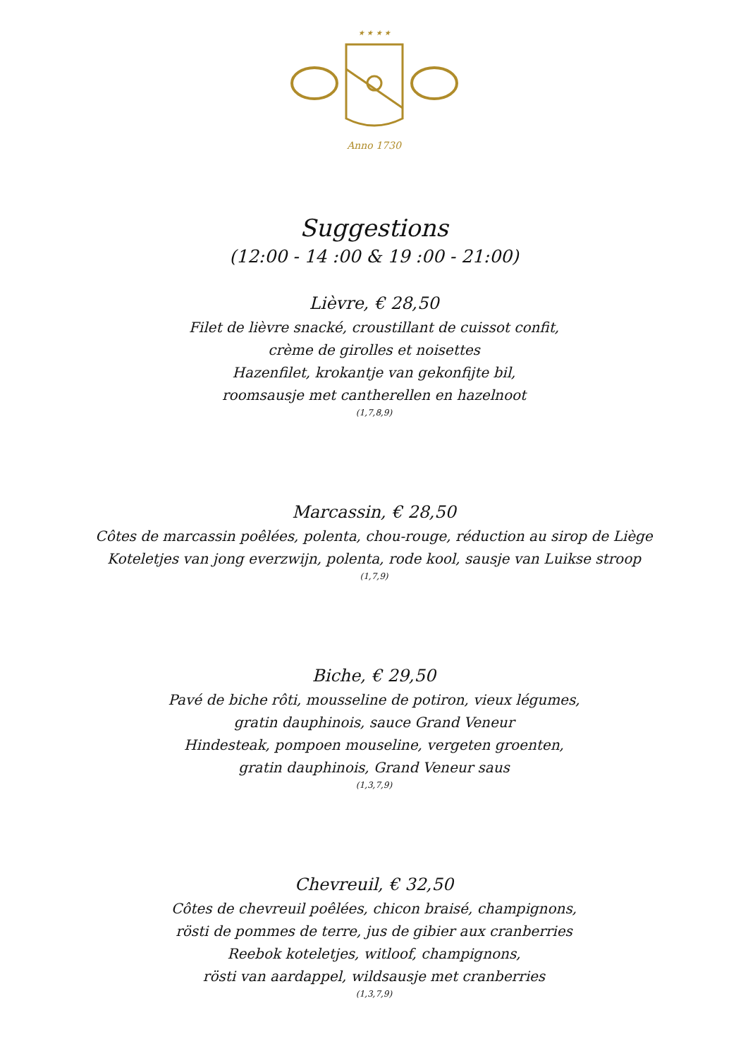★ ★ ★ ★
Anno 1730
Suggestions
(12:00 - 14 :00 & 19 :00 - 21:00)
Lièvre, € 28,50
Filet de lièvre snacké, croustillant de cuissot confit,
crème de girolles et noisettes
Hazenfilet, krokantje van gekonfijte bil,
roomsausje met cantherellen en hazelnoot
(1,7,8,9)
Marcassin, € 28,50
Côtes de marcassin poêlées, polenta, chou-rouge, réduction au sirop de Liège
Koteletjes van jong everzwijn, polenta, rode kool, sausje van Luikse stroop
(1,7,9)
Biche, € 29,50
Pavé de biche rôti, mousseline de potiron, vieux légumes,
gratin dauphinois, sauce Grand Veneur
Hindesteak, pompoen mouseline, vergeten groenten,
gratin dauphinois, Grand Veneur saus
(1,3,7,9)
Chevreuil, € 32,50
Côtes de chevreuil poêlées, chicon braisé, champignons,
rösti de pommes de terre, jus de gibier aux cranberries
Reebok koteletjes, witloof, champignons,
rösti van aardappel, wildsausje met cranberries
(1,3,7,9)